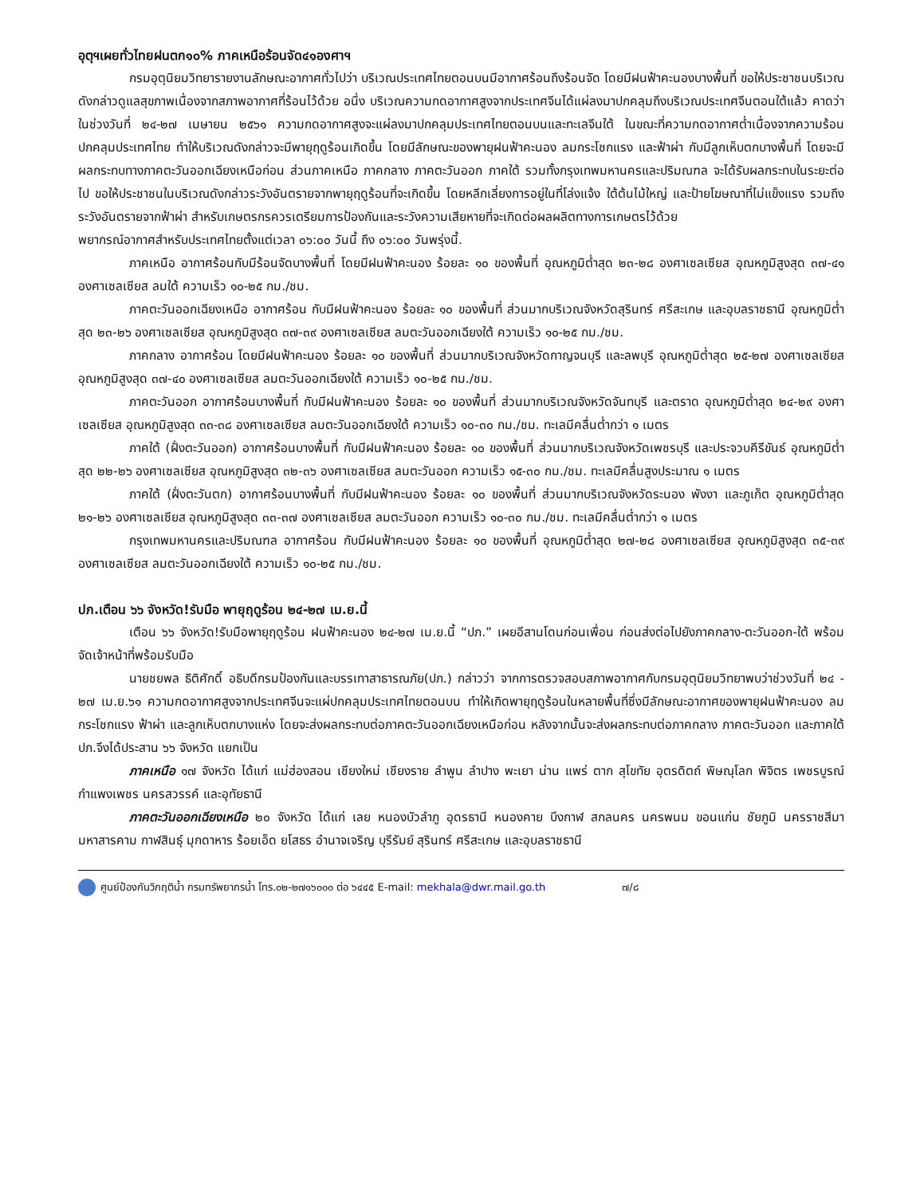อุตุฯเผยทั่วไทยฝนตก๑๐% ภาคเหนือร้อนจัด๔๑องศาฯ
กรมอุตุนิยมวิทยารายงานลักษณะอากาศทั่วไปว่า บริเวณประเทศไทยตอนบนมีอากาศร้อนถึงร้อนจัด โดยมีฝนฟ้าคะนองบางพื้นที่ ขอให้ประชาชนบริเวณดังกล่าวดูแลสุขภาพเนื่องจากสภาพอากาศที่ร้อนไว้ด้วย อนึ่ง บริเวณความกดอากาศสูงจากประเทศจีนได้แผ่ลงมาปกคลุมถึงบริเวณประเทศจีนตอนใต้แล้ว คาดว่า ในช่วงวันที่ ๒๔-๒๗ เมษายน ๒๕๖๑ ความกดอากาศสูงจะแผ่ลงมาปกคลุมประเทศไทยตอนบนและทะเลจีนใต้ ในขณะที่ความกดอากาศต่ำเนื่องจากความร้อนปกคลุมประเทศไทย ทำให้บริเวณดังกล่าวจะมีพายุฤดูร้อนเกิดขึ้น โดยมีลักษณะของพายุฝนฟ้าคะนอง ลมกระโชกแรง และฟ้าผ่า กับมีลูกเห็บตกบางพื้นที่ โดยจะมีผลกระทบทางภาคตะวันออกเฉียงเหนือก่อน ส่วนภาคเหนือ ภาคกลาง ภาคตะวันออก ภาคใต้ รวมทั้งกรุงเทพมหานครและปริมณฑล จะได้รับผลกระทบในระยะต่อไป ขอให้ประชาชนในบริเวณดังกล่าวระวังอันตรายจากพายุฤดูร้อนที่จะเกิดขึ้น โดยหลีกเลี่ยงการอยู่ในที่โล่งแจ้ง ใต้ต้นไม้ใหญ่ และป้ายโฆษณาที่ไม่แข็งแรง รวมถึงระวังอันตรายจากฟ้าผ่า สำหรับเกษตรกรควรเตรียมการป้องกันและระวังความเสียหายที่จะเกิดต่อผลผลิตทางการเกษตรไว้ด้วย
พยากรณ์อากาศสำหรับประเทศไทยตั้งแต่เวลา ๐๖:๐๐ วันนี้ ถึง ๐๖:๐๐ วันพรุ่งนี้.
ภาคเหนือ อากาศร้อนกับมีร้อนจัดบางพื้นที่ โดยมีฝนฟ้าคะนอง ร้อยละ ๑๐ ของพื้นที่ อุณหภูมิต่ำสุด ๒๓-๒๘ องศาเซลเซียส อุณหภูมิสูงสุด ๓๗-๔๑ องศาเซลเซียส ลมใต้ ความเร็ว ๑๐-๒๕ กม./ชม.
ภาคตะวันออกเฉียงเหนือ อากาศร้อน กับมีฝนฟ้าคะนอง ร้อยละ ๑๐ ของพื้นที่ ส่วนมากบริเวณจังหวัดสุรินทร์ ศรีสะเกษ และอุบลราชธานี อุณหภูมิต่ำสุด ๒๓-๒๖ องศาเซลเซียส อุณหภูมิสูงสุด ๓๗-๓๙ องศาเซลเซียส ลมตะวันออกเฉียงใต้ ความเร็ว ๑๐-๒๕ กม./ชม.
ภาคกลาง อากาศร้อน โดยมีฝนฟ้าคะนอง ร้อยละ ๑๐ ของพื้นที่ ส่วนมากบริเวณจังหวัดกาญจนบุรี และลพบุรี อุณหภูมิต่ำสุด ๒๕-๒๗ องศาเซลเซียส อุณหภูมิสูงสุด ๓๗-๔๐ องศาเซลเซียส ลมตะวันออกเฉียงใต้ ความเร็ว ๑๐-๒๕ กม./ชม.
ภาคตะวันออก อากาศร้อนบางพื้นที่ กับมีฝนฟ้าคะนอง ร้อยละ ๑๐ ของพื้นที่ ส่วนมากบริเวณจังหวัดจันทบุรี และตราด อุณหภูมิต่ำสุด ๒๔-๒๙ องศาเซลเซียส อุณหภูมิสูงสุด ๓๓-๓๘ องศาเซลเซียส ลมตะวันออกเฉียงใต้ ความเร็ว ๑๐-๓๐ กม./ชม. ทะเลมีคลื่นต่ำกว่า ๑ เมตร
ภาคใต้ (ฝั่งตะวันออก) อากาศร้อนบางพื้นที่ กับมีฝนฟ้าคะนอง ร้อยละ ๑๐ ของพื้นที่ ส่วนมากบริเวณจังหวัดเพชรบุรี และประจวบคีรีขันธ์ อุณหภูมิต่ำสุด ๒๒-๒๖ องศาเซลเซียส อุณหภูมิสูงสุด ๓๒-๓๖ องศาเซลเซียส ลมตะวันออก ความเร็ว ๑๕-๓๐ กม./ชม. ทะเลมีคลื่นสูงประมาณ ๑ เมตร
ภาคใต้ (ฝั่งตะวันตก) อากาศร้อนบางพื้นที่ กับมีฝนฟ้าคะนอง ร้อยละ ๑๐ ของพื้นที่ ส่วนมากบริเวณจังหวัดระนอง พังงา และภูเก็ต อุณหภูมิต่ำสุด ๒๑-๒๖ องศาเซลเซียส อุณหภูมิสูงสุด ๓๓-๓๗ องศาเซลเซียส ลมตะวันออก ความเร็ว ๑๐-๓๐ กม./ชม. ทะเลมีคลื่นต่ำกว่า ๑ เมตร
กรุงเทพมหานครและปริมณฑล อากาศร้อน กับมีฝนฟ้าคะนอง ร้อยละ ๑๐ ของพื้นที่ อุณหภูมิต่ำสุด ๒๗-๒๘ องศาเซลเซียส อุณหภูมิสูงสุด ๓๕-๓๙ องศาเซลเซียส ลมตะวันออกเฉียงใต้ ความเร็ว ๑๐-๒๕ กม./ชม.
ปภ.เตือน ๖๖ จังหวัด!รับมือ พายุฤดูร้อน ๒๔-๒๗ เม.ย.นี้
เตือน ๖๖ จังหวัด!รับมือพายุฤดูร้อน ฝนฟ้าคะนอง ๒๔-๒๗ เม.ย.นี้ “ปภ.” เผยอีสานโดนก่อนเพื่อน ก่อนส่งต่อไปยังภาคกลาง-ตะวันออก-ใต้ พร้อมจัดเจ้าหน้าที่พร้อมรับมือ
นายชยพล ธิติศักดิ์ อธิบดีกรมป้องกันและบรรเทาสาธารณภัย(ปภ.) กล่าวว่า จากการตรวจสอบสภาพอากาศกับกรมอุตุนิยมวิทยาพบว่าช่วงวันที่ ๒๔ - ๒๗ เม.ย.๖๑ ความกดอากาศสูงจากประเทศจีนจะแผ่ปกคลุมประเทศไทยตอนบน ทำให้เกิดพายุฤดูร้อนในหลายพื้นที่ซึ่งมีลักษณะอากาศของพายุฝนฟ้าคะนอง ลมกระโชกแรง ฟ้าผ่า และลูกเห็บตกบางแห่ง โดยจะส่งผลกระทบต่อภาคตะวันออกเฉียงเหนือก่อน หลังจากนั้นจะส่งผลกระทบต่อภาคกลาง ภาคตะวันออก และภาคใต้ ปภ.จึงได้ประสาน ๖๖ จังหวัด แยกเป็น
ภาคเหนือ ๑๗ จังหวัด ได้แก่ แม่ฮ่องสอน เชียงใหม่ เชียงราย ลำพูน ลำปาง พะเยา น่าน แพร่ ตาก สุโขทัย อุตรดิตถ์ พิษณุโลก พิจิตร เพชรบูรณ์ กำแพงเพชร นครสวรรค์ และอุทัยธานี
ภาคตะวันออกเฉียงเหนือ ๒๐ จังหวัด ได้แก่ เลย หนองบัวลำภู อุดรธานี หนองคาย บึงกาฬ สกลนคร นครพนม ขอนแก่น ชัยภูมิ นครราชสีมามหาสารคาม กาฬสินธุ์ มุกดาหาร ร้อยเอ็ด ยโสธร อำนาจเจริญ บุรีรัมย์ สุรินทร์ ศรีสะเกษ และอุบลราชธานี
ศูนย์ป้องกันวิกฤติน้ำ กรมทรัพยากรน้ำ โทร.๐๒-๒๗๑๖๐๐๐ ต่อ ๖๔๔๕ E-mail: mekhala@dwr.mail.go.th ๗/๘